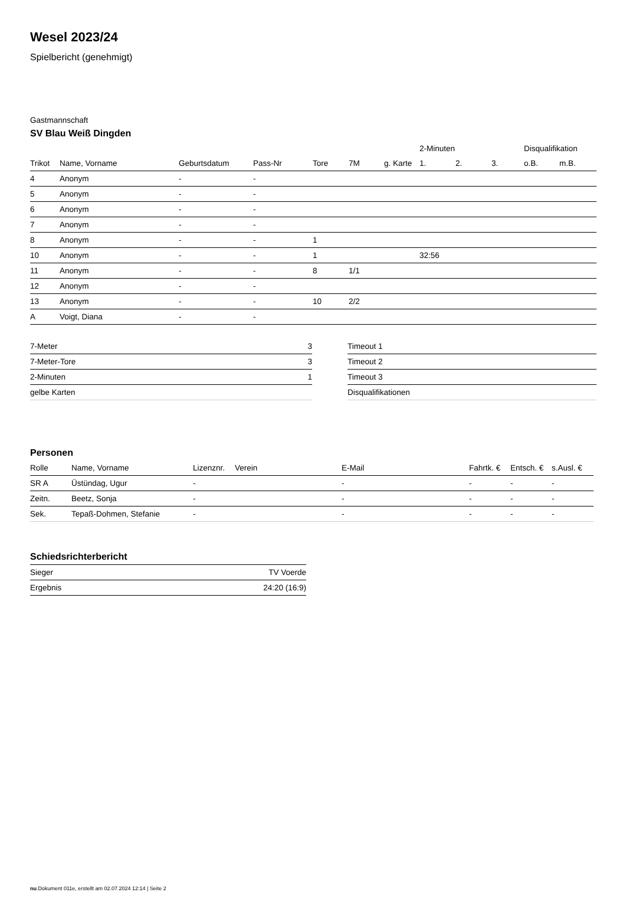Wesel 2023/24
Spielbericht (genehmigt)
Gastmannschaft
SV Blau Weiß Dingden
| | | | | | | | 2-Minuten | | | Disqualifikation | |
| --- | --- | --- | --- | --- | --- | --- | --- | --- | --- | --- | --- |
| Trikot | Name, Vorname | Geburtsdatum | Pass-Nr | Tore | 7M | g. Karte | 1. | 2. | 3. | o.B. | m.B. |
| 4 | Anonym | - | - | | | | | | | | |
| 5 | Anonym | - | - | | | | | | | | |
| 6 | Anonym | - | - | | | | | | | | |
| 7 | Anonym | - | - | | | | | | | | |
| 8 | Anonym | - | - | 1 | | | | | | | |
| 10 | Anonym | - | - | 1 | | | 32:56 | | | | |
| 11 | Anonym | - | - | 8 | 1/1 | | | | | | |
| 12 | Anonym | - | - | | | | | | | | |
| 13 | Anonym | - | - | 10 | 2/2 | | | | | | |
| A | Voigt, Diana | - | - | | | | | | | | |
| 7-Meter | 3 |
| 7-Meter-Tore | 3 |
| 2-Minuten | 1 |
| gelbe Karten | |
| Timeout 1 |
| Timeout 2 |
| Timeout 3 |
| Disqualifikationen |
Personen
| Rolle | Name, Vorname | Lizenznr. | Verein | E-Mail | Fahrtk. € | Entsch. € | s.Ausl. € |
| --- | --- | --- | --- | --- | --- | --- | --- |
| SR A | Üstündag, Ugur | - | | - | - | - | - |
| Zeitn. | Beetz, Sonja | - | | - | - | - | - |
| Sek. | Tepaß-Dohmen, Stefanie | - | | - | - | - | - |
Schiedsrichterbericht
| Sieger | TV Voerde |
| Ergebnis | 24:20 (16:9) |
nu.Dokument 011e, erstellt am 02.07.2024 12:14 | Seite 2